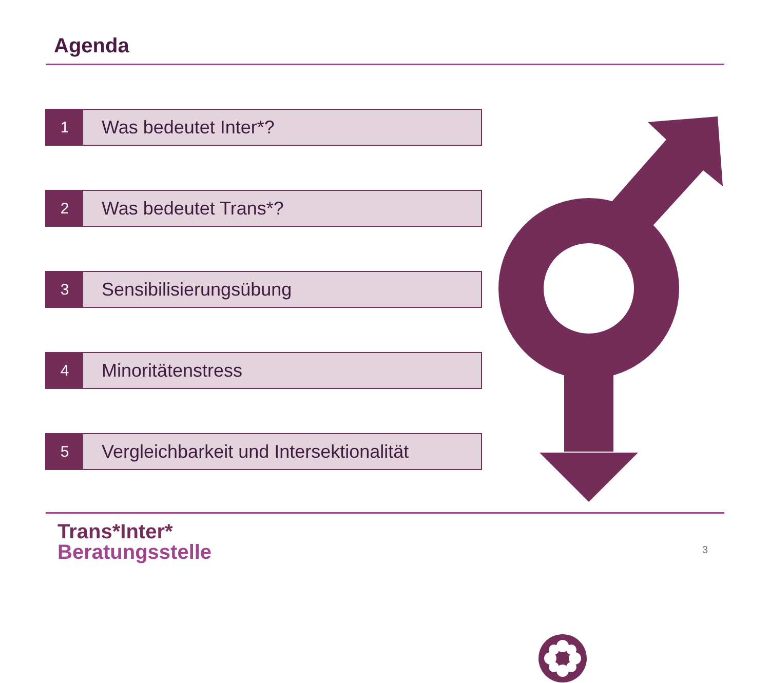Agenda
1
Was bedeutet Inter*?
2
Was bedeutet Trans*?
3
Sensibilisierungsübung
4
Minoritätenstress
5
Vergleichbarkeit und Intersektionalität
Trans*Inter*
Beratungsstelle
3